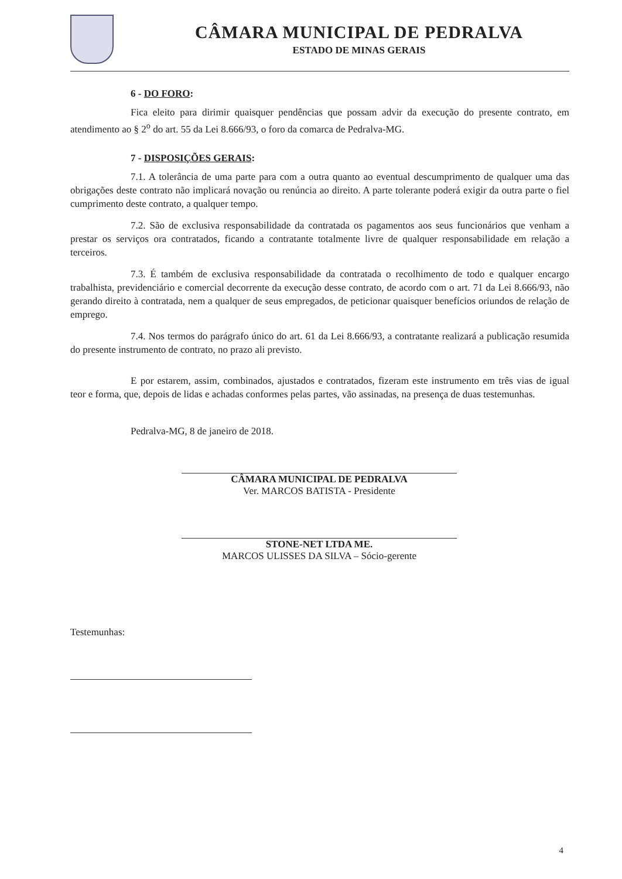CÂMARA MUNICIPAL DE PEDRALVA
ESTADO DE MINAS GERAIS
6 - DO FORO:
Fica eleito para dirimir quaisquer pendências que possam advir da execução do presente contrato, em atendimento ao § 2<sup>o</sup> do art. 55 da Lei 8.666/93, o foro da comarca de Pedralva-MG.
7 - DISPOSIÇÕES GERAIS:
7.1. A tolerância de uma parte para com a outra quanto ao eventual descumprimento de qualquer uma das obrigações deste contrato não implicará novação ou renúncia ao direito. A parte tolerante poderá exigir da outra parte o fiel cumprimento deste contrato, a qualquer tempo.
7.2. São de exclusiva responsabilidade da contratada os pagamentos aos seus funcionários que venham a prestar os serviços ora contratados, ficando a contratante totalmente livre de qualquer responsabilidade em relação a terceiros.
7.3. É também de exclusiva responsabilidade da contratada o recolhimento de todo e qualquer encargo trabalhista, previdenciário e comercial decorrente da execução desse contrato, de acordo com o art. 71 da Lei 8.666/93, não gerando direito à contratada, nem a qualquer de seus empregados, de peticionar quaisquer benefícios oriundos de relação de emprego.
7.4. Nos termos do parágrafo único do art. 61 da Lei 8.666/93, a contratante realizará a publicação resumida do presente instrumento de contrato, no prazo ali previsto.
E por estarem, assim, combinados, ajustados e contratados, fizeram este instrumento em três vias de igual teor e forma, que, depois de lidas e achadas conformes pelas partes, vão assinadas, na presença de duas testemunhas.
Pedralva-MG, 8 de janeiro de 2018.
CÂMARA MUNICIPAL DE PEDRALVA
Ver. MARCOS BATISTA - Presidente
STONE-NET LTDA ME.
MARCOS ULISSES DA SILVA – Sócio-gerente
Testemunhas:
4